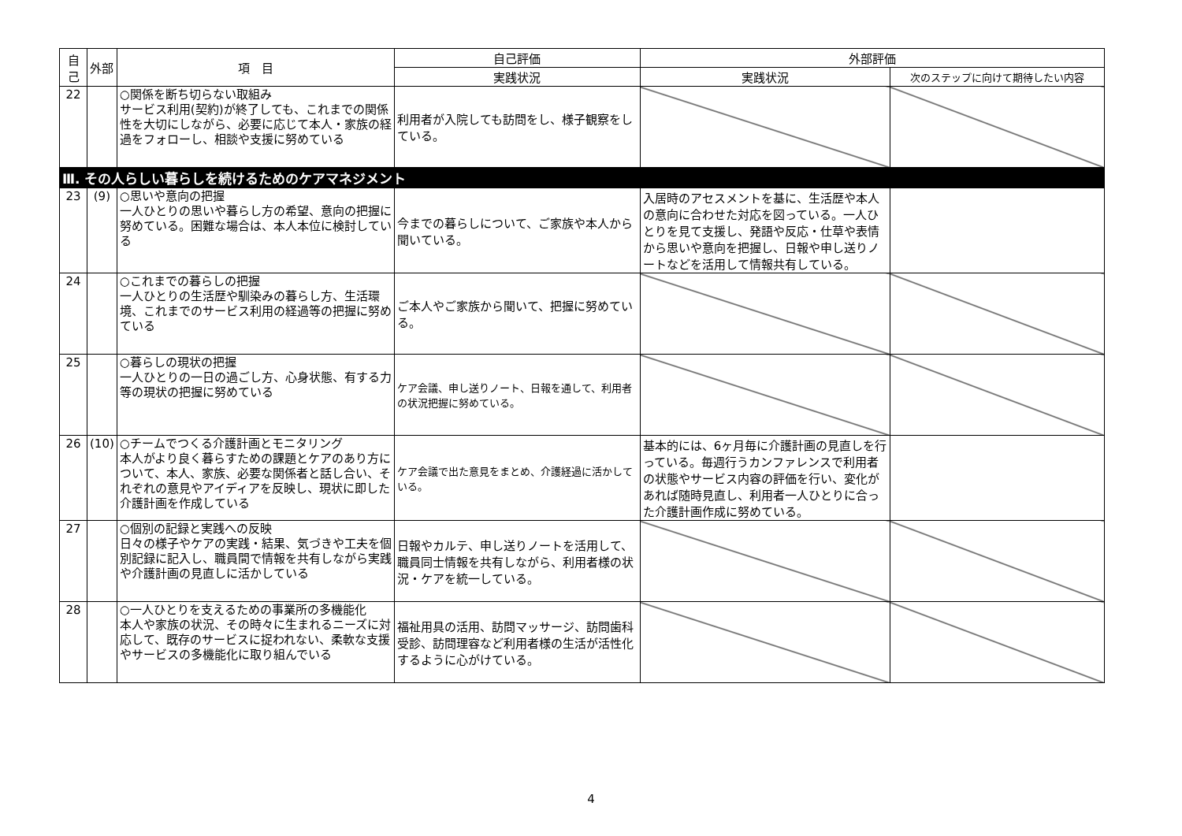| 自己 | 外部 | 項 目 | 自己評価 | 外部評価 | |
| --- | --- | --- | --- | --- | --- |
| | | | 実践状況 | 実践状況 | 次のステップに向けて期待したい内容 |
| 22 | | ○関係を断ち切らない取組み サービス利用(契約)が終了しても、これまでの関係性を大切にしながら、必要に応じて本人・家族の経過をフォローし、相談や支援に努めている | 利用者が入院しても訪問をし、様子観察をしている。 | | |
| Ⅲ. その人らしい暮らしを続けるためのケアマネジメント | | | | | |
| 23 | (9) | ○思いや意向の把握 一人ひとりの思いや暮らし方の希望、意向の把握に努めている。困難な場合は、本人本位に検討している | 今までの暮らしについて、ご家族や本人から聞いている。 | 入居時のアセスメントを基に、生活歴や本人の意向に合わせた対応を図っている。一人ひとりを見て支援し、発語や反応・仕草や表情から思いや意向を把握し、日報や申し送りノートなどを活用して情報共有している。 | |
| 24 | | ○これまでの暮らしの把握 一人ひとりの生活歴や馴染みの暮らし方、生活環境、これまでのサービス利用の経過等の把握に努めている | ご本人やご家族から聞いて、把握に努めている。 | | |
| 25 | | ○暮らしの現状の把握 一人ひとりの一日の過ごし方、心身状態、有する力等の現状の把握に努めている | ケア会議、申し送りノート、日報を通して、利用者の状況把握に努めている。 | | |
| 26 | (10) | ○チームでつくる介護計画とモニタリング 本人がより良く暮らすための課題とケアのあり方について、本人、家族、必要な関係者と話し合い、それぞれの意見やアイディアを反映し、現状に即した介護計画を作成している | ケア会議で出た意見をまとめ、介護経過に活かしている。 | 基本的には、6ヶ月毎に介護計画の見直しを行っている。毎週行うカンファレンスで利用者の状態やサービス内容の評価を行い、変化があれば随時見直し、利用者一人ひとりに合った介護計画作成に努めている。 | |
| 27 | | ○個別の記録と実践への反映 日々の様子やケアの実践・結果、気づきや工夫を個別記録に記入し、職員間で情報を共有しながら実践や介護計画の見直しに活かしている | 日報やカルテ、申し送りノートを活用して、職員同士情報を共有しながら、利用者様の状況・ケアを統一している。 | | |
| 28 | | ○一人ひとりを支えるための事業所の多機能化 本人や家族の状況、その時々に生まれるニーズに対応して、既存のサービスに捉われない、柔軟な支援やサービスの多機能化に取り組んでいる | 福祉用具の活用、訪問マッサージ、訪問歯科受診、訪問理容など利用者様の生活が活性化するように心がけている。 | | |
4